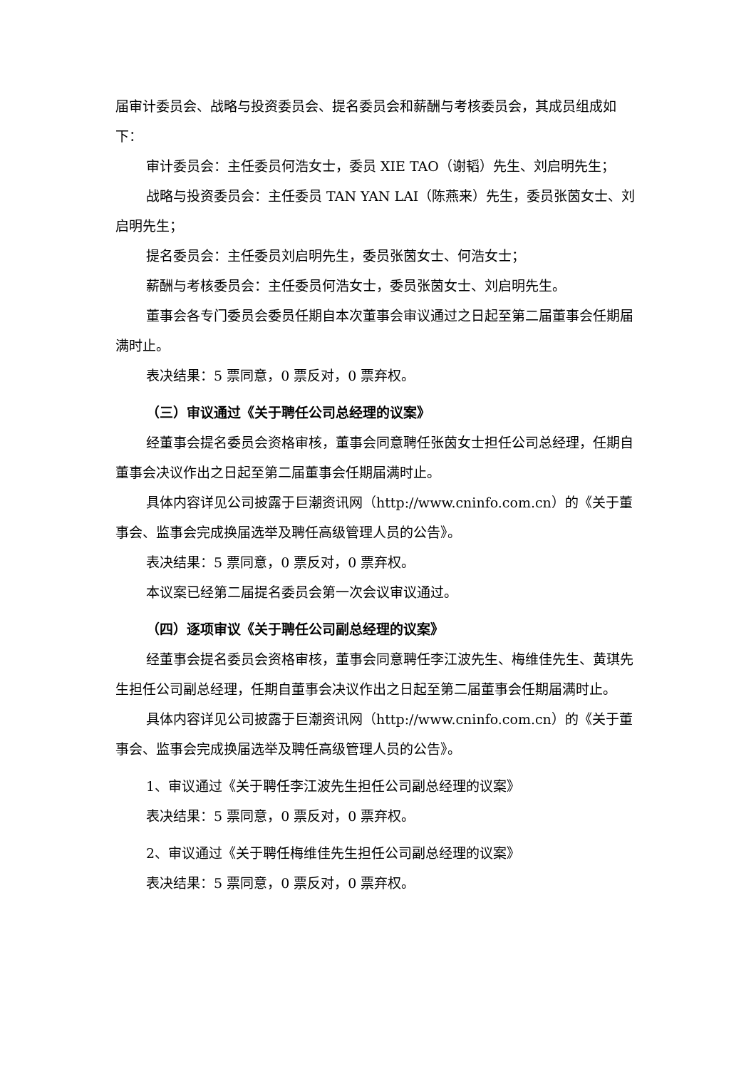届审计委员会、战略与投资委员会、提名委员会和薪酬与考核委员会，其成员组成如下：
审计委员会：主任委员何浩女士，委员 XIE TAO（谢韬）先生、刘启明先生；
战略与投资委员会：主任委员 TAN YAN LAI（陈燕来）先生，委员张茵女士、刘启明先生；
提名委员会：主任委员刘启明先生，委员张茵女士、何浩女士；
薪酬与考核委员会：主任委员何浩女士，委员张茵女士、刘启明先生。
董事会各专门委员会委员任期自本次董事会审议通过之日起至第二届董事会任期届满时止。
表决结果：5 票同意，0 票反对，0 票弃权。
（三）审议通过《关于聘任公司总经理的议案》
经董事会提名委员会资格审核，董事会同意聘任张茵女士担任公司总经理，任期自董事会决议作出之日起至第二届董事会任期届满时止。
具体内容详见公司披露于巨潮资讯网（http://www.cninfo.com.cn）的《关于董事会、监事会完成换届选举及聘任高级管理人员的公告》。
表决结果：5 票同意，0 票反对，0 票弃权。
本议案已经第二届提名委员会第一次会议审议通过。
（四）逐项审议《关于聘任公司副总经理的议案》
经董事会提名委员会资格审核，董事会同意聘任李江波先生、梅维佳先生、黄琪先生担任公司副总经理，任期自董事会决议作出之日起至第二届董事会任期届满时止。
具体内容详见公司披露于巨潮资讯网（http://www.cninfo.com.cn）的《关于董事会、监事会完成换届选举及聘任高级管理人员的公告》。
1、审议通过《关于聘任李江波先生担任公司副总经理的议案》
表决结果：5 票同意，0 票反对，0 票弃权。
2、审议通过《关于聘任梅维佳先生担任公司副总经理的议案》
表决结果：5 票同意，0 票反对，0 票弃权。